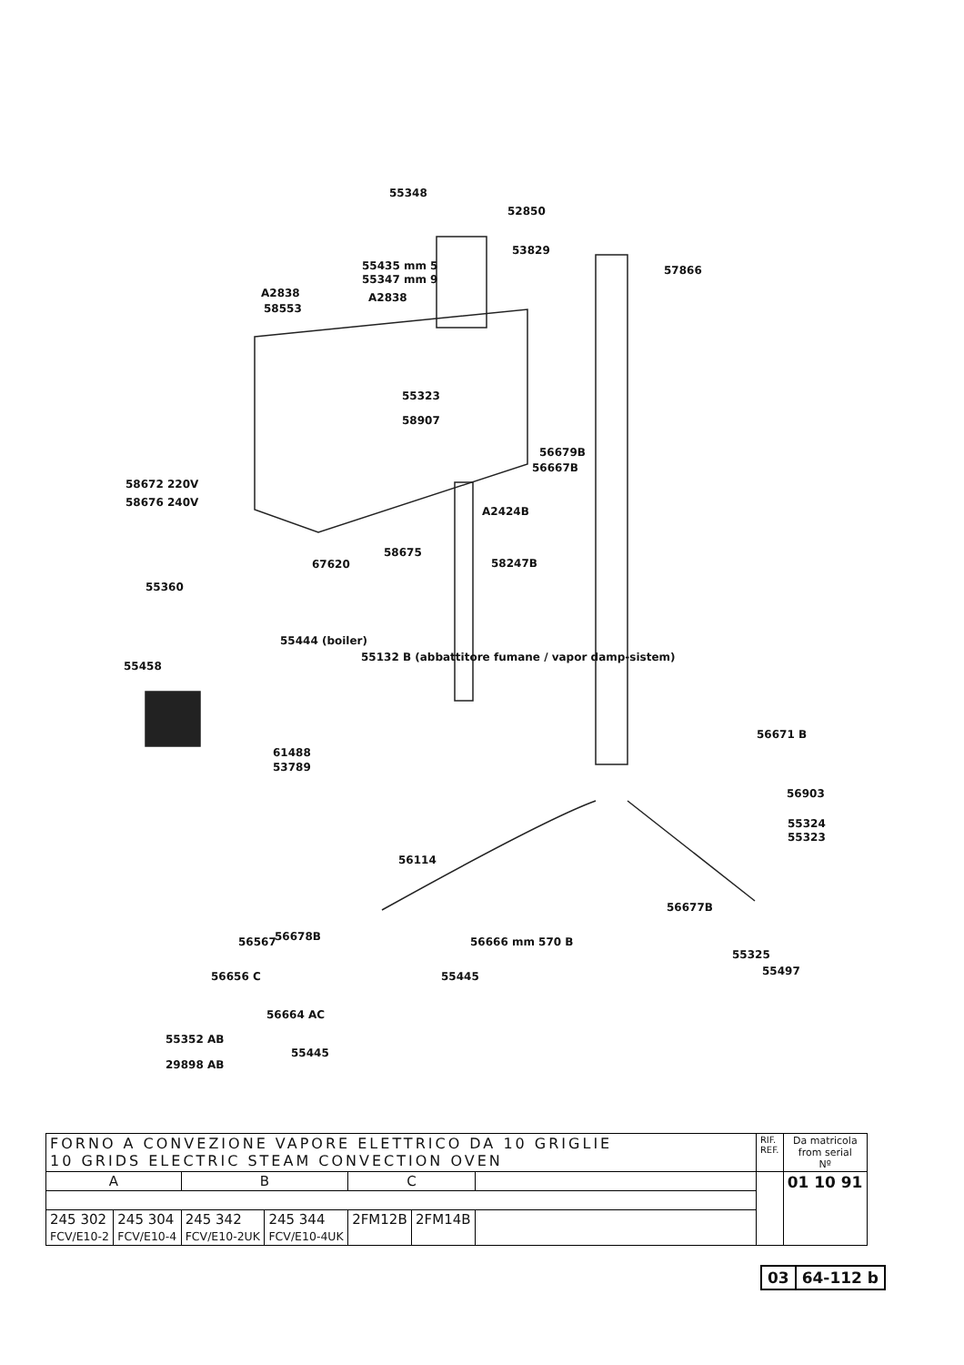55348
52850
53829
57866 55435 mm 5
55347 mm 9
A2838 A2838
58553
55323
58907
56679B
56667B
58672 220V
58676 240V
A2424B
58675
67620 58247B
55360
55444 (boiler)
55132 B (abbattitore fumane / vapor damp-sistem)
55458
56671 B
61488
53789
56903
55324
55323
56114
56677B
56678B 56567 56666 mm 570 B
55325
55497 56656 C 55445
56664 AC
55352 AB
55445
29898 AB
| FORNO A CONVEZIONE VAPORE ELETTRICO DA 10 GRIGLIE 10 GRIDS ELECTRIC STEAM CONVECTION OVEN | | | | | | | RIF. REF. | Da matricola from serial Nº |
| A | | B | | C | | | | 01 10 91 |
| 245 302 FCV/E10-2 | 245 304 FCV/E10-4 | 245 342 FCV/E10-2UK | 245 344 FCV/E10-4UK | 2FM12B | 2FM14B | | | |
03 64-112 b